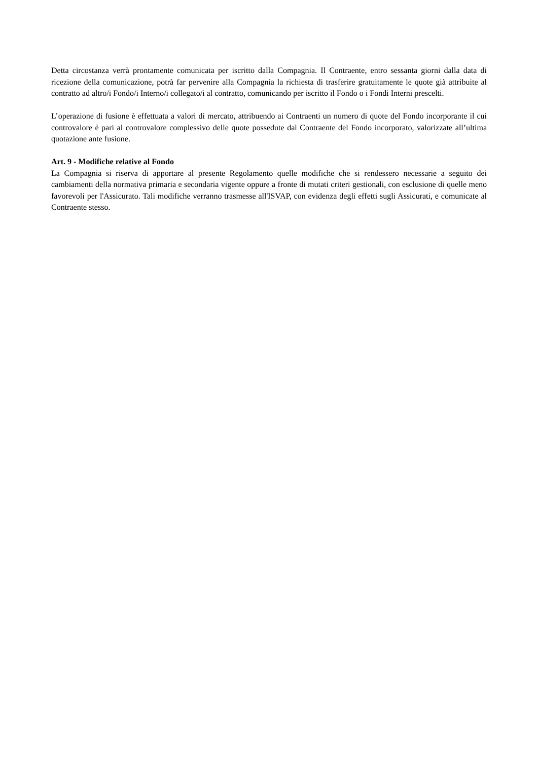Detta circostanza verrà prontamente comunicata per iscritto dalla Compagnia. Il Contraente, entro sessanta giorni dalla data di ricezione della comunicazione, potrà far pervenire alla Compagnia la richiesta di trasferire gratuitamente le quote già attribuite al contratto ad altro/i Fondo/i Interno/i collegato/i al contratto, comunicando per iscritto il Fondo o i Fondi Interni prescelti.
L’operazione di fusione è effettuata a valori di mercato, attribuendo ai Contraenti un numero di quote del Fondo incorporante il cui controvalore è pari al controvalore complessivo delle quote possedute dal Contraente del Fondo incorporato, valorizzate all’ultima quotazione ante fusione.
Art. 9 - Modifiche relative al Fondo
La Compagnia si riserva di apportare al presente Regolamento quelle modifiche che si rendessero necessarie a seguito dei cambiamenti della normativa primaria e secondaria vigente oppure a fronte di mutati criteri gestionali, con esclusione di quelle meno favorevoli per l'Assicurato. Tali modifiche verranno trasmesse all'ISVAP, con evidenza degli effetti sugli Assicurati, e comunicate al Contraente stesso.